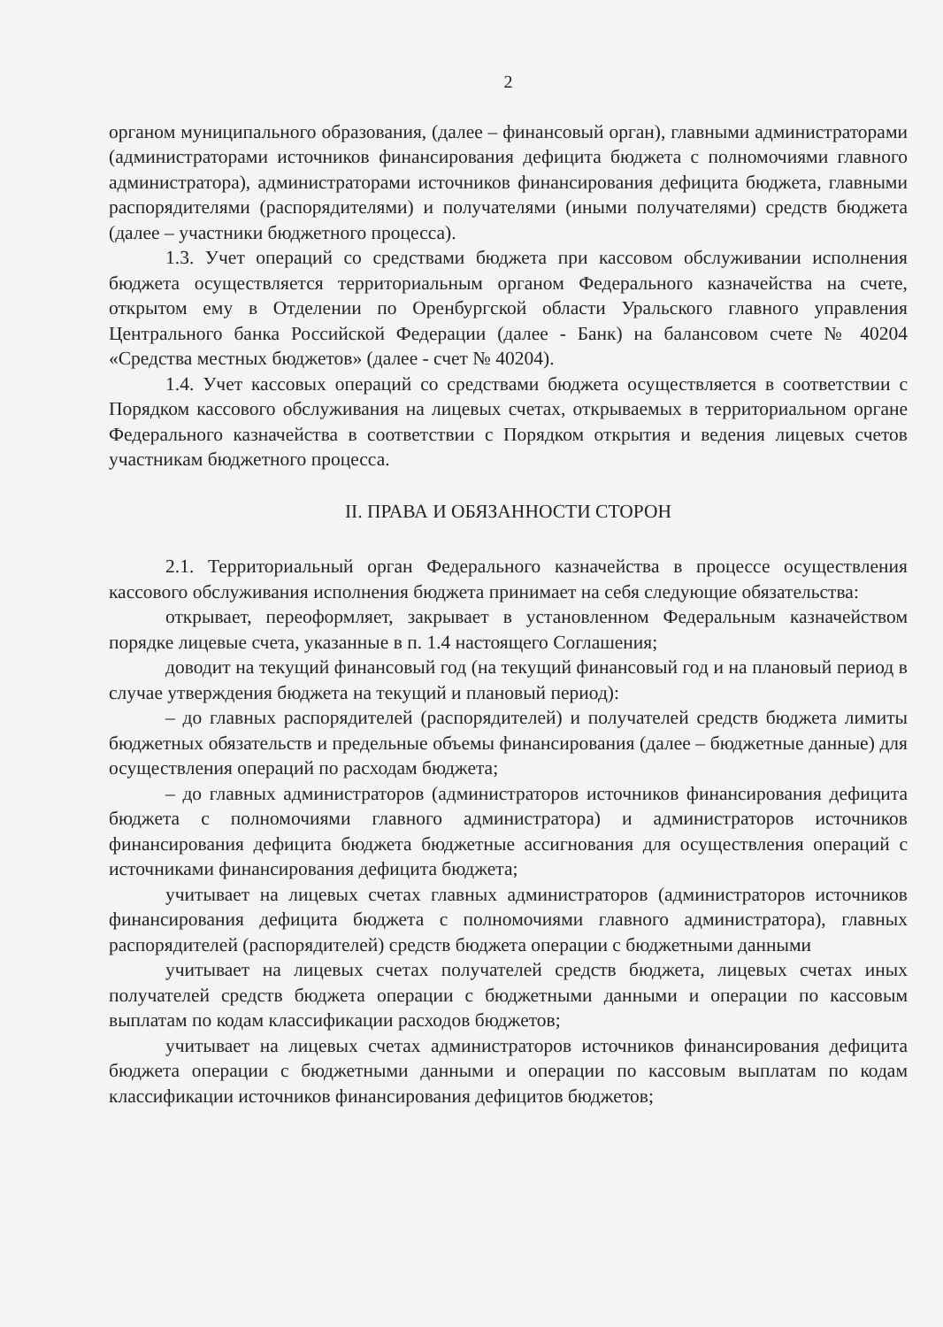2
органом муниципального образования, (далее – финансовый орган), главными администраторами (администраторами источников финансирования дефицита бюджета с полномочиями главного администратора), администраторами источников финансирования дефицита бюджета, главными распорядителями (распорядителями) и получателями (иными получателями) средств бюджета (далее – участники бюджетного процесса).
1.3. Учет операций со средствами бюджета при кассовом обслуживании исполнения бюджета осуществляется территориальным органом Федерального казначейства на счете, открытом ему в Отделении по Оренбургской области Уральского главного управления Центрального банка Российской Федерации (далее - Банк) на балансовом счете № 40204 «Средства местных бюджетов» (далее - счет № 40204).
1.4. Учет кассовых операций со средствами бюджета осуществляется в соответствии с Порядком кассового обслуживания на лицевых счетах, открываемых в территориальном органе Федерального казначейства в соответствии с Порядком открытия и ведения лицевых счетов участникам бюджетного процесса.
II. ПРАВА И ОБЯЗАННОСТИ СТОРОН
2.1. Территориальный орган Федерального казначейства в процессе осуществления кассового обслуживания исполнения бюджета принимает на себя следующие обязательства:
открывает, переоформляет, закрывает в установленном Федеральным казначейством порядке лицевые счета, указанные в п. 1.4 настоящего Соглашения;
доводит на текущий финансовый год (на текущий финансовый год и на плановый период в случае утверждения бюджета на текущий и плановый период):
– до главных распорядителей (распорядителей) и получателей средств бюджета лимиты бюджетных обязательств и предельные объемы финансирования (далее – бюджетные данные) для осуществления операций по расходам бюджета;
– до главных администраторов (администраторов источников финансирования дефицита бюджета с полномочиями главного администратора) и администраторов источников финансирования дефицита бюджета бюджетные ассигнования для осуществления операций с источниками финансирования дефицита бюджета;
учитывает на лицевых счетах главных администраторов (администраторов источников финансирования дефицита бюджета с полномочиями главного администратора), главных распорядителей (распорядителей) средств бюджета операции с бюджетными данными
учитывает на лицевых счетах получателей средств бюджета, лицевых счетах иных получателей средств бюджета операции с бюджетными данными и операции по кассовым выплатам по кодам классификации расходов бюджетов;
учитывает на лицевых счетах администраторов источников финансирования дефицита бюджета операции с бюджетными данными и операции по кассовым выплатам по кодам классификации источников финансирования дефицитов бюджетов;